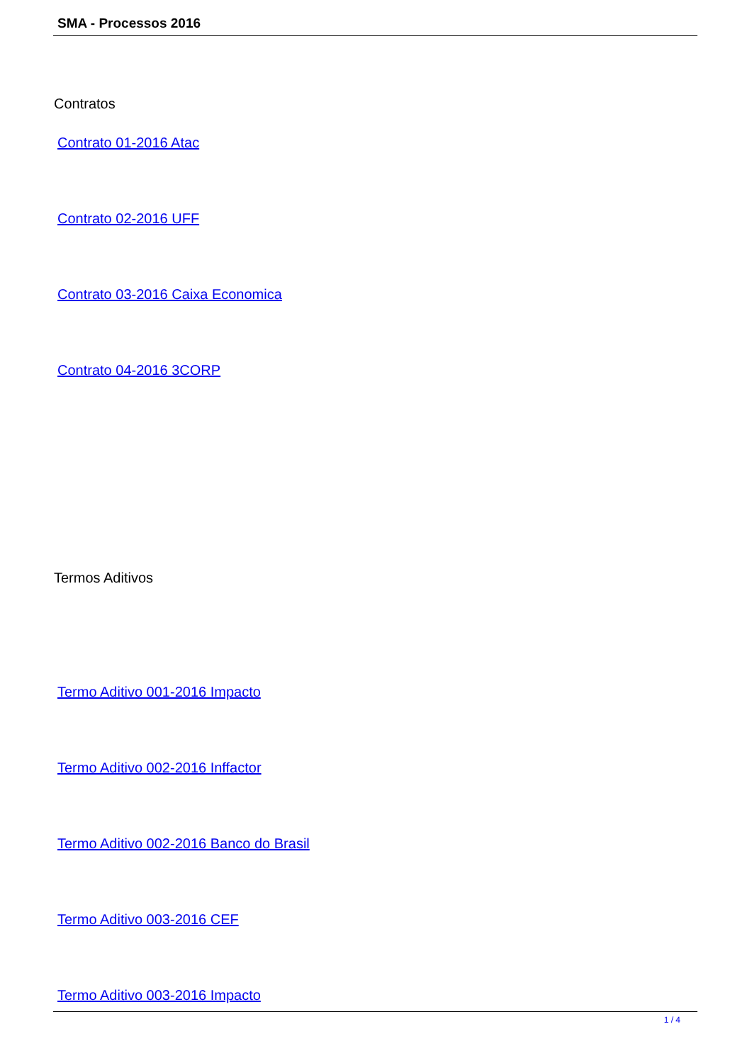SMA - Processos 2016
Contratos
Contrato 01-2016 Atac
Contrato 02-2016 UFF
Contrato 03-2016 Caixa Economica
Contrato 04-2016 3CORP
Termos Aditivos
Termo Aditivo 001-2016 Impacto
Termo Aditivo 002-2016 Inffactor
Termo Aditivo 002-2016 Banco do Brasil
Termo Aditivo 003-2016 CEF
Termo Aditivo 003-2016 Impacto
1 / 4